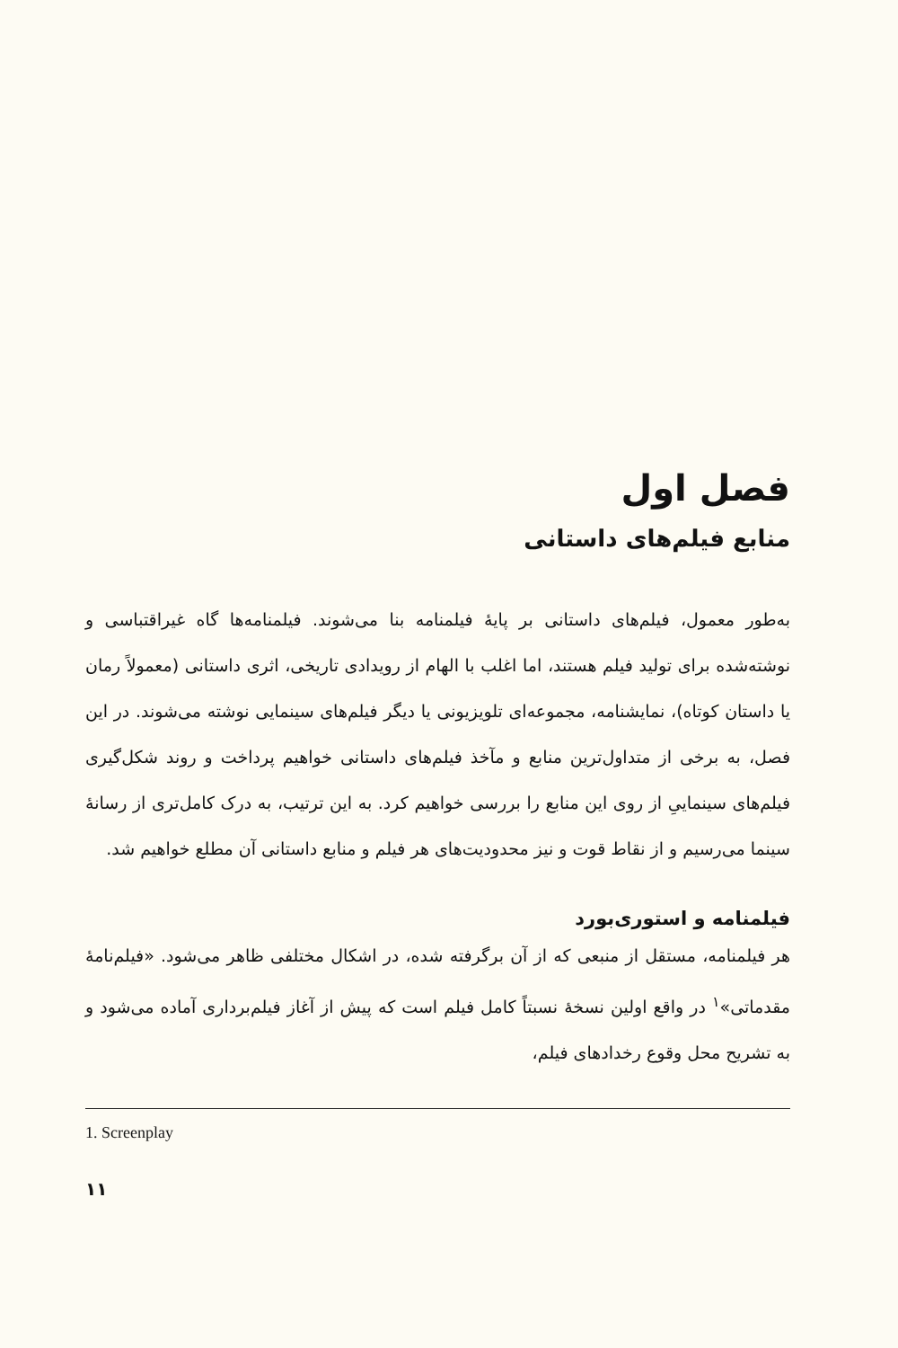فصل اول
منابع فیلم‌های داستانی
به‌طور معمول، فیلم‌های داستانی بر پایهٔ فیلمنامه بنا می‌شوند. فیلمنامه‌ها گاه غیراقتباسی و نوشته‌شده برای تولید فیلم هستند، اما اغلب با الهام از رویدادی تاریخی، اثری داستانی (معمولاً رمان یا داستان کوتاه)، نمایشنامه، مجموعه‌ای تلویزیونی یا دیگر فیلم‌های سینمایی نوشته می‌شوند. در این فصل، به برخی از متداول‌ترین منابع و مآخذ فیلم‌های داستانی خواهیم پرداخت و روند شکل‌گیری فیلم‌های سینماییِ از روی این منابع را بررسی خواهیم کرد. به این ترتیب، به درک کامل‌تری از رسانهٔ سینما می‌رسیم و از نقاط قوت و نیز محدودیت‌های هر فیلم و منابع داستانی آن مطلع خواهیم شد.
فیلمنامه و استوری‌بورد
هر فیلمنامه، مستقل از منبعی که از آن برگرفته شده، در اشکال مختلفی ظاهر می‌شود. «فیلم‌نامهٔ مقدماتی»<sup>۱</sup> در واقع اولین نسخهٔ نسبتاً کامل فیلم است که پیش از آغاز فیلم‌برداری آماده می‌شود و به تشریح محل وقوع رخدادهای فیلم،
1. Screenplay
۱۱